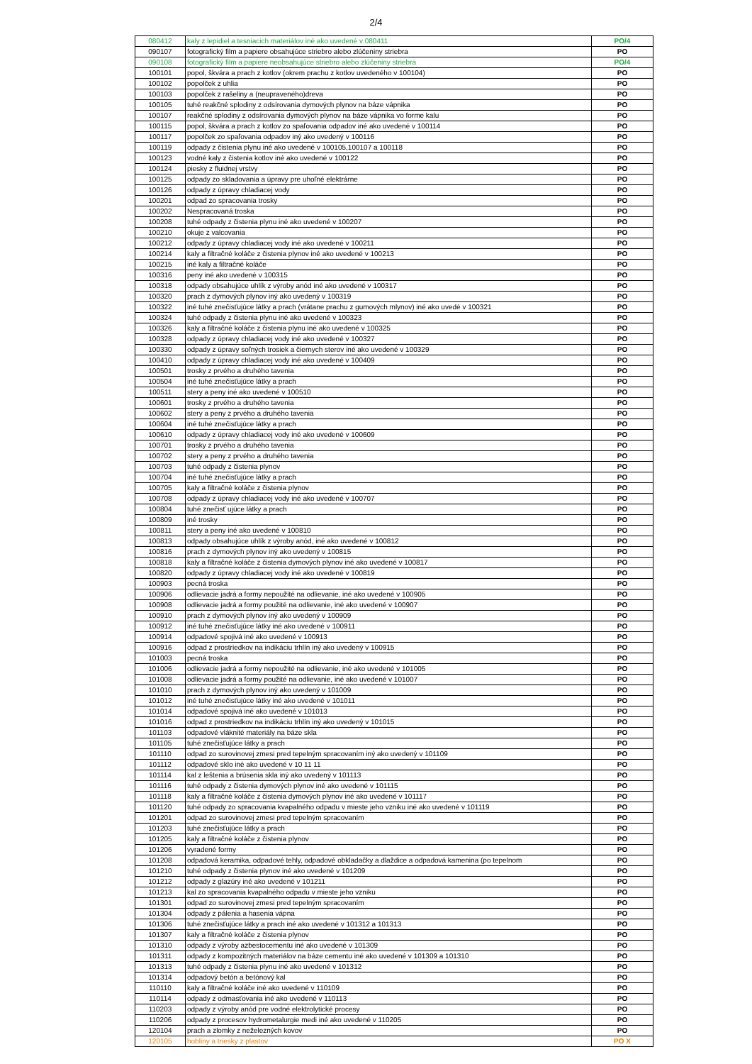2/4
| 080412 | kaly z lepidiel a tesniacich materiálov iné ako uvedené v 080411 | PO/4 |
| 090107 | fotografický film a papiere obsahujúce striebro alebo zlúčeniny striebra | PO |
| 090108 | fotografický film a papiere neobsahujúce striebro alebo zlúčeniny striebra | PO/4 |
| 100101 | popol, škvára a prach z kotlov (okrem prachu z kotlov uvedeného v 100104) | PO |
| 100102 | popolček z uhlia | PO |
| 100103 | popolček z rašeliny a (neupraveného)dreva | PO |
| 100105 | tuhé reakčné splodiny z odsírovania dymových plynov na báze vápnika | PO |
| 100107 | reakčné splodiny z odsírovania dymových plynov na báze vápnika vo forme kalu | PO |
| 100115 | popol, škvára a prach z kotlov zo spaľovania odpadov iné ako uvedené v 100114 | PO |
| 100117 | popolček zo spaľovania odpadov iný ako uvedený v 100116 | PO |
| 100119 | odpady z čistenia plynu iné ako uvedené v 100105,100107 a 100118 | PO |
| 100123 | vodné kaly z čistenia kotlov iné ako uvedené v 100122 | PO |
| 100124 | piesky z fluidnej vrstvy | PO |
| 100125 | odpady zo skladovania a úpravy pre uhoľné elektrárne | PO |
| 100126 | odpady z úpravy chladiacej vody | PO |
| 100201 | odpad zo spracovania trosky | PO |
| 100202 | Nespracovaná troska | PO |
| 100208 | tuhé odpady z čistenia plynu iné ako uvedené v 100207 | PO |
| 100210 | okuje z valcovania | PO |
| 100212 | odpady z úpravy chladiacej vody iné ako uvedené v 100211 | PO |
| 100214 | kaly a filtračné koláče z čistenia plynov iné ako uvedené v 100213 | PO |
| 100215 | iné kaly a filtračné koláče | PO |
| 100316 | peny iné ako uvedené v 100315 | PO |
| 100318 | odpady obsahujúce uhlík z výroby anód iné ako uvedené v 100317 | PO |
| 100320 | prach z dymových plynov iný ako uvedený v 100319 | PO |
| 100322 | iné tuhé znečisťujúce látky a prach (vrátane prachu z gumových mlynov) iné ako uvedé v 100321 | PO |
| 100324 | tuhé odpady z čistenia plynu iné ako uvedené v 100323 | PO |
| 100326 | kaly a filtračné koláče z čistenia plynu iné ako uvedené v 100325 | PO |
| 100328 | odpady z úpravy chladiacej vody iné ako uvedené v 100327 | PO |
| 100330 | odpady z úpravy soľných trosiek a čiernych sterov iné ako uvedené v 100329 | PO |
| 100410 | odpady z úpravy chladiacej vody iné ako uvedené v 100409 | PO |
| 100501 | trosky z prvého a druhého tavenia | PO |
| 100504 | iné tuhé znečisťujúce látky a prach | PO |
| 100511 | stery a peny iné ako uvedené v 100510 | PO |
| 100601 | trosky z prvého a druhého tavenia | PO |
| 100602 | stery a peny z prvého a druhého tavenia | PO |
| 100604 | iné tuhé znečisťujúce látky a prach | PO |
| 100610 | odpady z úpravy chladiacej vody iné ako uvedené v 100609 | PO |
| 100701 | trosky z prvého a druhého tavenia | PO |
| 100702 | stery a peny z prvého a druhého tavenia | PO |
| 100703 | tuhé odpady z čistenia plynov | PO |
| 100704 | iné tuhé znečisťujúce látky a prach | PO |
| 100705 | kaly a filtračné koláče z čistenia plynov | PO |
| 100708 | odpady z úpravy chladiacej vody iné ako uvedené v 100707 | PO |
| 100804 | tuhé znečisť ujúce látky a prach | PO |
| 100809 | iné trosky | PO |
| 100811 | stery a peny iné ako uvedené v 100810 | PO |
| 100813 | odpady obsahujúce uhlík z výroby anód, iné ako uvedené v 100812 | PO |
| 100816 | prach z dymových plynov iný ako uvedený v 100815 | PO |
| 100818 | kaly a filtračné koláče z čistenia dymových plynov iné ako uvedené v 100817 | PO |
| 100820 | odpady z úpravy chladiacej vody iné ako uvedené v 100819 | PO |
| 100903 | pecná troska | PO |
| 100906 | odlievacie jadrá a formy nepoužité na odlievanie, iné ako uvedené v 100905 | PO |
| 100908 | odlievacie jadrá a formy použité na odlievanie, iné ako uvedené v 100907 | PO |
| 100910 | prach z dymových plynov iný ako uvedený v 100909 | PO |
| 100912 | iné tuhé znečisťujúce látky iné ako uvedené v 100911 | PO |
| 100914 | odpadové spojivá iné ako uvedené v 100913 | PO |
| 100916 | odpad z prostriedkov na indikáciu trhlín iný ako uvedený v 100915 | PO |
| 101003 | pecná troska | PO |
| 101006 | odlievacie jadrá a formy nepoužité na odlievanie, iné ako uvedené v 101005 | PO |
| 101008 | odlievacie jadrá a formy použité na odlievanie, iné ako uvedené v 101007 | PO |
| 101010 | prach z dymových plynov iný ako uvedený v 101009 | PO |
| 101012 | iné tuhé znečisťujúce látky iné ako uvedené v 101011 | PO |
| 101014 | odpadové spojivá iné ako uvedené v 101013 | PO |
| 101016 | odpad z prostriedkov na indikáciu trhlín iný ako uvedený v 101015 | PO |
| 101103 | odpadové vláknité materiály na báze skla | PO |
| 101105 | tuhé znečisťujúce látky a prach | PO |
| 101110 | odpad zo surovinovej zmesi pred tepelným spracovaním iný ako uvedený v 101109 | PO |
| 101112 | odpadové sklo iné ako uvedené v 10 11 11 | PO |
| 101114 | kal z leštenia a brúsenia skla iný ako uvedený v 101113 | PO |
| 101116 | tuhé odpady z čistenia dymových plynov iné ako uvedené v 101115 | PO |
| 101118 | kaly a filtračné koláče z čistenia dymových plynov iné ako uvedené v 101117 | PO |
| 101120 | tuhé odpady zo spracovania kvapalného odpadu v mieste jeho vzniku iné ako uvedené v 101119 | PO |
| 101201 | odpad zo surovinovej zmesi pred tepelným spracovaním | PO |
| 101203 | tuhé znečisťujúce látky a prach | PO |
| 101205 | kaly a filtračné koláče z čistenia plynov | PO |
| 101206 | vyradené formy | PO |
| 101208 | odpadová keramika, odpadové tehly, odpadové obkladačky a dlaždice a odpadová kamenina (po tepelnom | PO |
| 101210 | tuhé odpady z čistenia plynov iné ako uvedené v 101209 | PO |
| 101212 | odpady z glazúry iné ako uvedené v 101211 | PO |
| 101213 | kal zo spracovania kvapalného odpadu v mieste jeho vzniku | PO |
| 101301 | odpad zo surovinovej zmesi pred tepelným spracovaním | PO |
| 101304 | odpady z pálenia a hasenia vápna | PO |
| 101306 | tuhé znečisťujúce látky a prach iné ako uvedené v 101312 a 101313 | PO |
| 101307 | kaly a filtračné koláče z čistenia plynov | PO |
| 101310 | odpady z výroby azbestocementu iné ako uvedené v 101309 | PO |
| 101311 | odpady z kompozitných materiálov na báze cementu iné ako uvedené v 101309 a 101310 | PO |
| 101313 | tuhé odpady z čistenia plynu iné ako uvedené v 101312 | PO |
| 101314 | odpadový betón a betónový kal | PO |
| 110110 | kaly a filtračné koláče iné ako uvedené v 110109 | PO |
| 110114 | odpady z odmasťovania iné ako uvedené v 110113 | PO |
| 110203 | odpady z výroby anód pre vodné elektrolytické procesy | PO |
| 110206 | odpady z procesov hydrometalurgie medi iné ako uvedené v 110205 | PO |
| 120104 | prach a zlomky z neželezných kovov | PO |
| 120105 | hobliny a triesky z plastov | PO X |